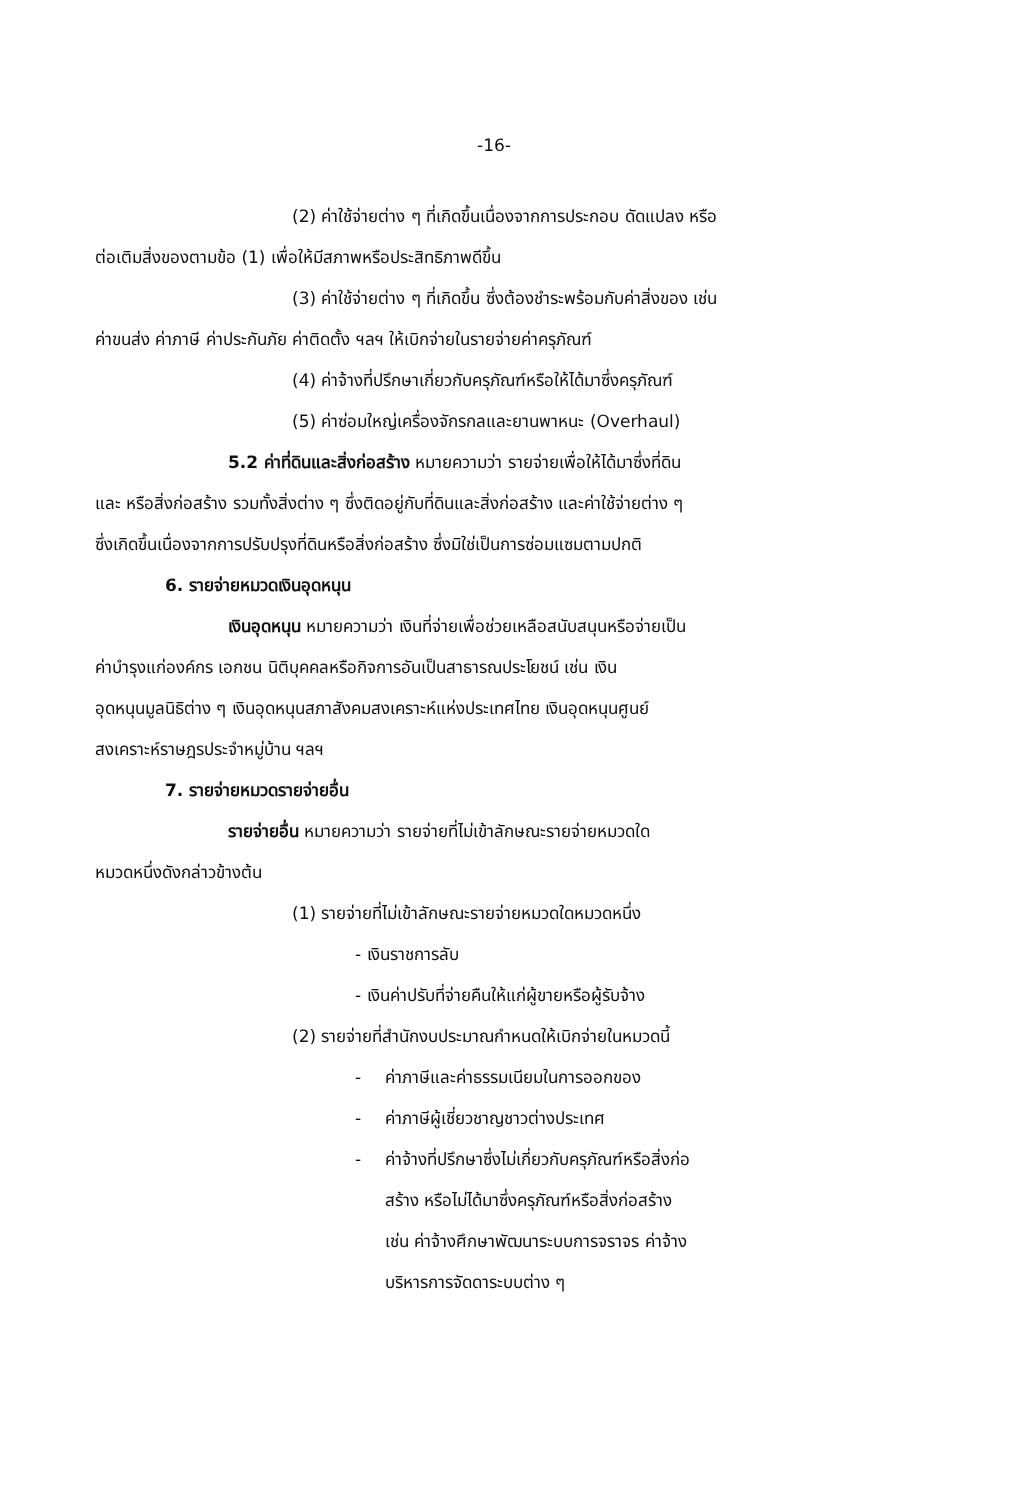-16-
(2) ค่าใช้จ่ายต่าง ๆ ที่เกิดขึ้นเนื่องจากการประกอบ ดัดแปลง หรือ
ต่อเติมสิ่งของตามข้อ (1) เพื่อให้มีสภาพหรือประสิทธิภาพดีขึ้น
(3) ค่าใช้จ่ายต่าง ๆ ที่เกิดขึ้น ซึ่งต้องชำระพร้อมกับค่าสิ่งของ เช่น
ค่าขนส่ง ค่าภาษี ค่าประกันภัย ค่าติดตั้ง ฯลฯ ให้เบิกจ่ายในรายจ่ายค่าครุภัณฑ์
(4) ค่าจ้างที่ปรึกษาเกี่ยวกับครุภัณฑ์หรือให้ได้มาซึ่งครุภัณฑ์
(5) ค่าซ่อมใหญ่เครื่องจักรกลและยานพาหนะ (Overhaul)
5.2 ค่าที่ดินและสิ่งก่อสร้าง หมายความว่า รายจ่ายเพื่อให้ได้มาซึ่งที่ดิน
และ หรือสิ่งก่อสร้าง รวมทั้งสิ่งต่าง ๆ ซึ่งติดอยู่กับที่ดินและสิ่งก่อสร้าง และค่าใช้จ่ายต่าง ๆ
ซึ่งเกิดขึ้นเนื่องจากการปรับปรุงที่ดินหรือสิ่งก่อสร้าง ซึ่งมิใช่เป็นการซ่อมแซมตามปกติ
6. รายจ่ายหมวดเงินอุดหนุน
เงินอุดหนุน หมายความว่า เงินที่จ่ายเพื่อช่วยเหลือสนับสนุนหรือจ่ายเป็น
ค่าบำรุงแก่องค์กร เอกชน นิติบุคคลหรือกิจการอันเป็นสาธารณประโยชน์ เช่น เงิน
อุดหนุนมูลนิธิต่าง ๆ เงินอุดหนุนสภาสังคมสงเคราะห์แห่งประเทศไทย เงินอุดหนุนศูนย์
สงเคราะห์ราษฎรประจำหมู่บ้าน ฯลฯ
7. รายจ่ายหมวดรายจ่ายอื่น
รายจ่ายอื่น หมายความว่า รายจ่ายที่ไม่เข้าลักษณะรายจ่ายหมวดใด
หมวดหนึ่งดังกล่าวข้างต้น
(1) รายจ่ายที่ไม่เข้าลักษณะรายจ่ายหมวดใดหมวดหนึ่ง
- เงินราชการลับ
- เงินค่าปรับที่จ่ายคืนให้แก่ผู้ขายหรือผู้รับจ้าง
(2) รายจ่ายที่สำนักงบประมาณกำหนดให้เบิกจ่ายในหมวดนี้
- ค่าภาษีและค่าธรรมเนียมในการออกของ
- ค่าภาษีผู้เชี่ยวชาญชาวต่างประเทศ
- ค่าจ้างที่ปรึกษาซึ่งไม่เกี่ยวกับครุภัณฑ์หรือสิ่งก่อ
สร้าง หรือไม่ได้มาซึ่งครุภัณฑ์หรือสิ่งก่อสร้าง
เช่น ค่าจ้างศึกษาพัฒนาระบบการจราจร ค่าจ้าง
บริหารการจัดดาระบบต่าง ๆ